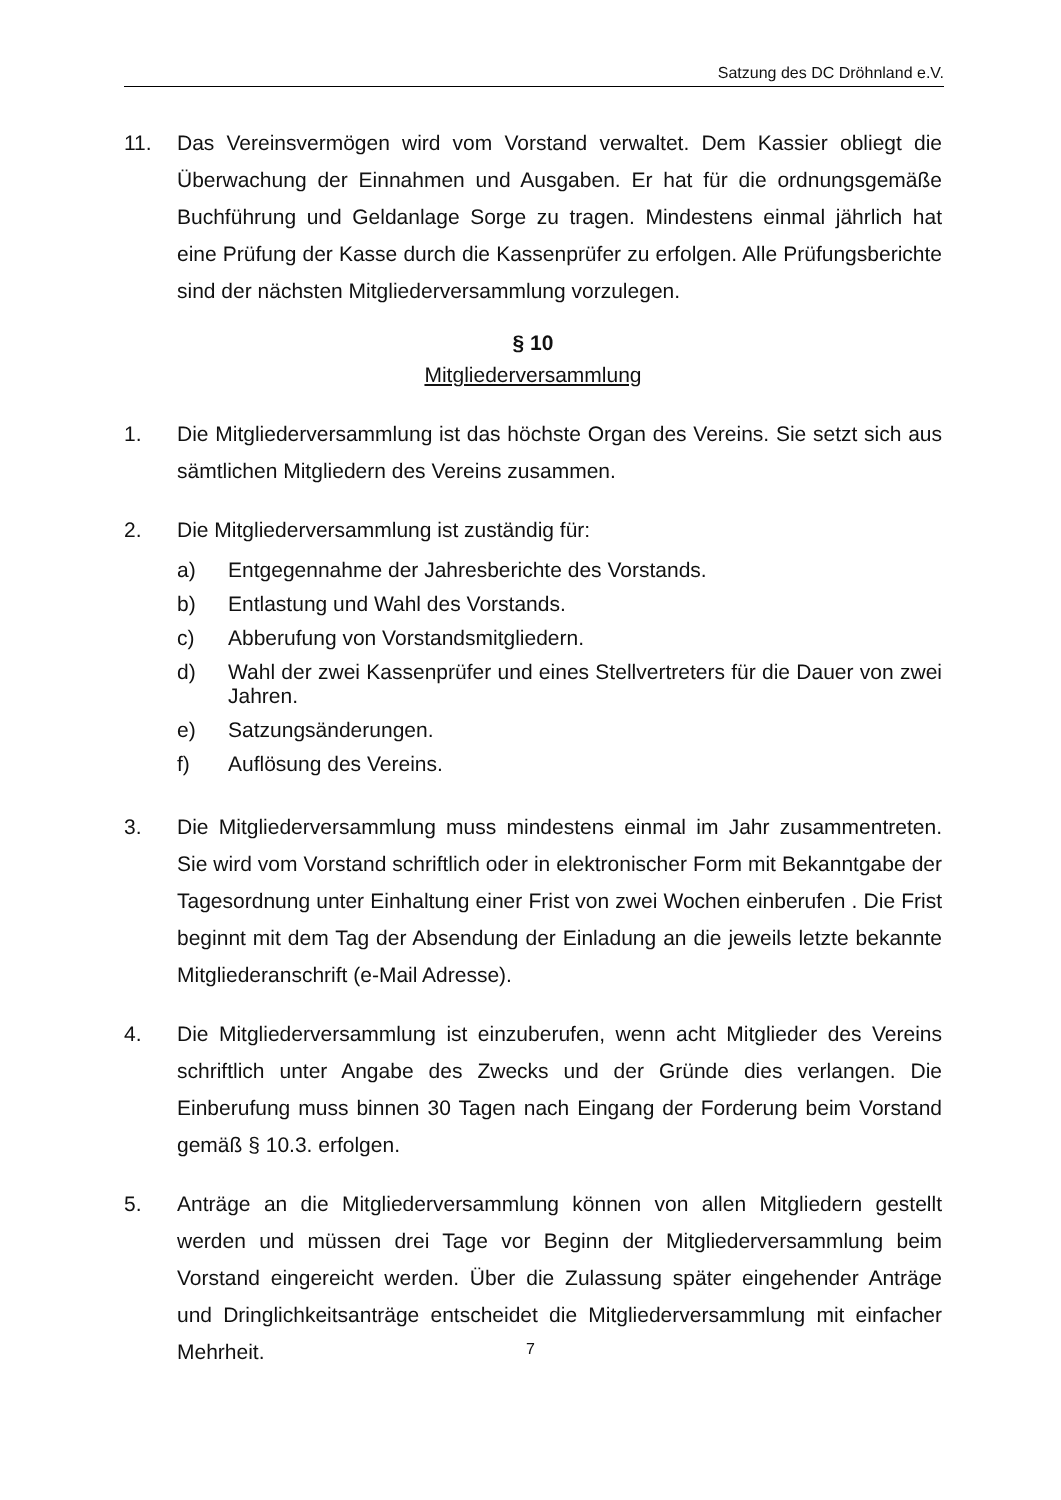Satzung des DC Dröhnland e.V.
11. Das Vereinsvermögen wird vom Vorstand verwaltet. Dem Kassier obliegt die Überwachung der Einnahmen und Ausgaben. Er hat für die ordnungsgemäße Buchführung und Geldanlage Sorge zu tragen. Mindestens einmal jährlich hat eine Prüfung der Kasse durch die Kassenprüfer zu erfolgen. Alle Prüfungsberichte sind der nächsten Mitgliederversammlung vorzulegen.
§ 10
Mitgliederversammlung
1. Die Mitgliederversammlung ist das höchste Organ des Vereins. Sie setzt sich aus sämtlichen Mitgliedern des Vereins zusammen.
2. Die Mitgliederversammlung ist zuständig für:
a) Entgegennahme der Jahresberichte des Vorstands.
b) Entlastung und Wahl des Vorstands.
c) Abberufung von Vorstandsmitgliedern.
d) Wahl der zwei Kassenprüfer und eines Stellvertreters für die Dauer von zwei Jahren.
e) Satzungsänderungen.
f) Auflösung des Vereins.
3. Die Mitgliederversammlung muss mindestens einmal im Jahr zusammentreten. Sie wird vom Vorstand schriftlich oder in elektronischer Form mit Bekanntgabe der Tagesordnung unter Einhaltung einer Frist von zwei Wochen einberufen . Die Frist beginnt mit dem Tag der Absendung der Einladung an die jeweils letzte bekannte Mitgliederanschrift (e-Mail Adresse).
4. Die Mitgliederversammlung ist einzuberufen, wenn acht Mitglieder des Vereins schriftlich unter Angabe des Zwecks und der Gründe dies verlangen. Die Einberufung muss binnen 30 Tagen nach Eingang der Forderung beim Vorstand gemäß § 10.3. erfolgen.
5. Anträge an die Mitgliederversammlung können von allen Mitgliedern gestellt werden und müssen drei Tage vor Beginn der Mitgliederversammlung beim Vorstand eingereicht werden. Über die Zulassung später eingehender Anträge und Dringlichkeitsanträge entscheidet die Mitgliederversammlung mit einfacher Mehrheit.
7